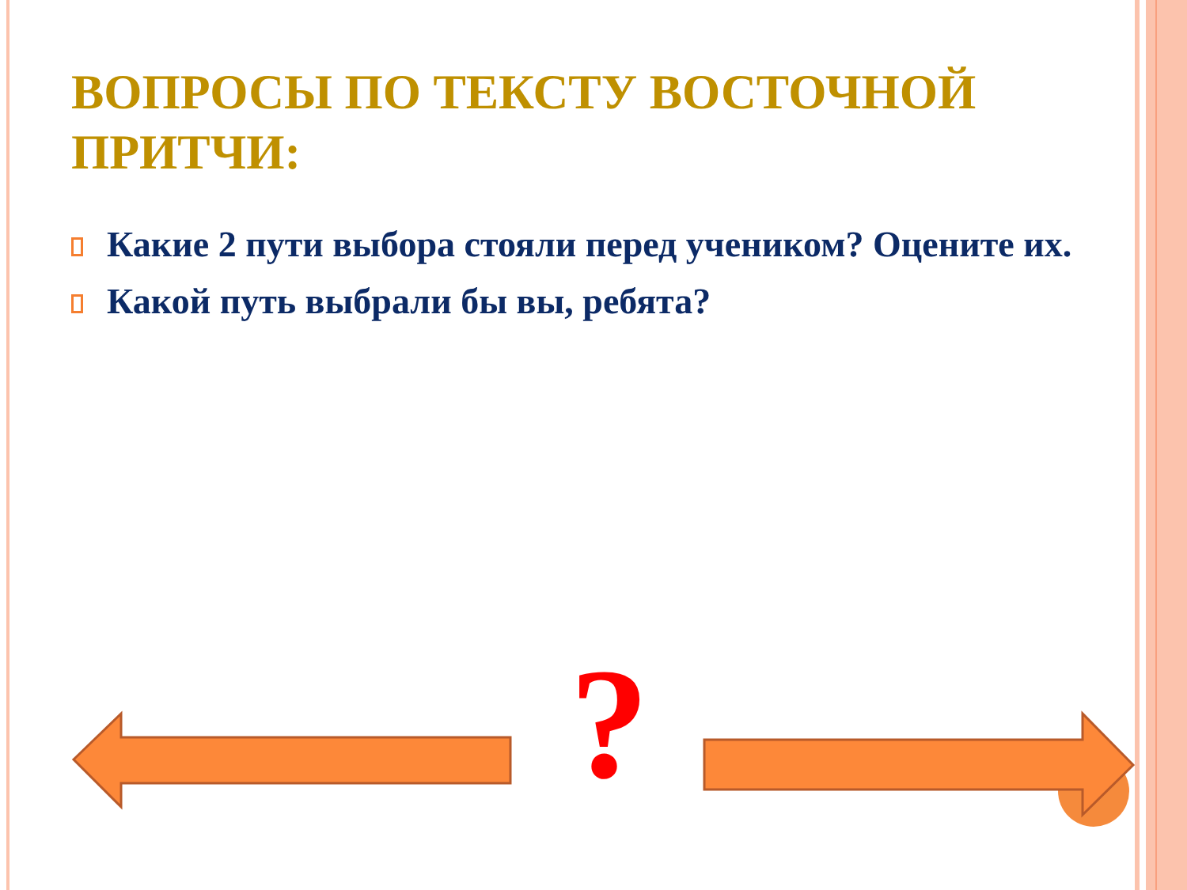ВОПРОСЫ ПО ТЕКСТУ ВОСТОЧНОЙ ПРИТЧИ:
Какие 2 пути выбора стояли перед учеником? Оцените их.
Какой путь выбрали бы вы, ребята?
?